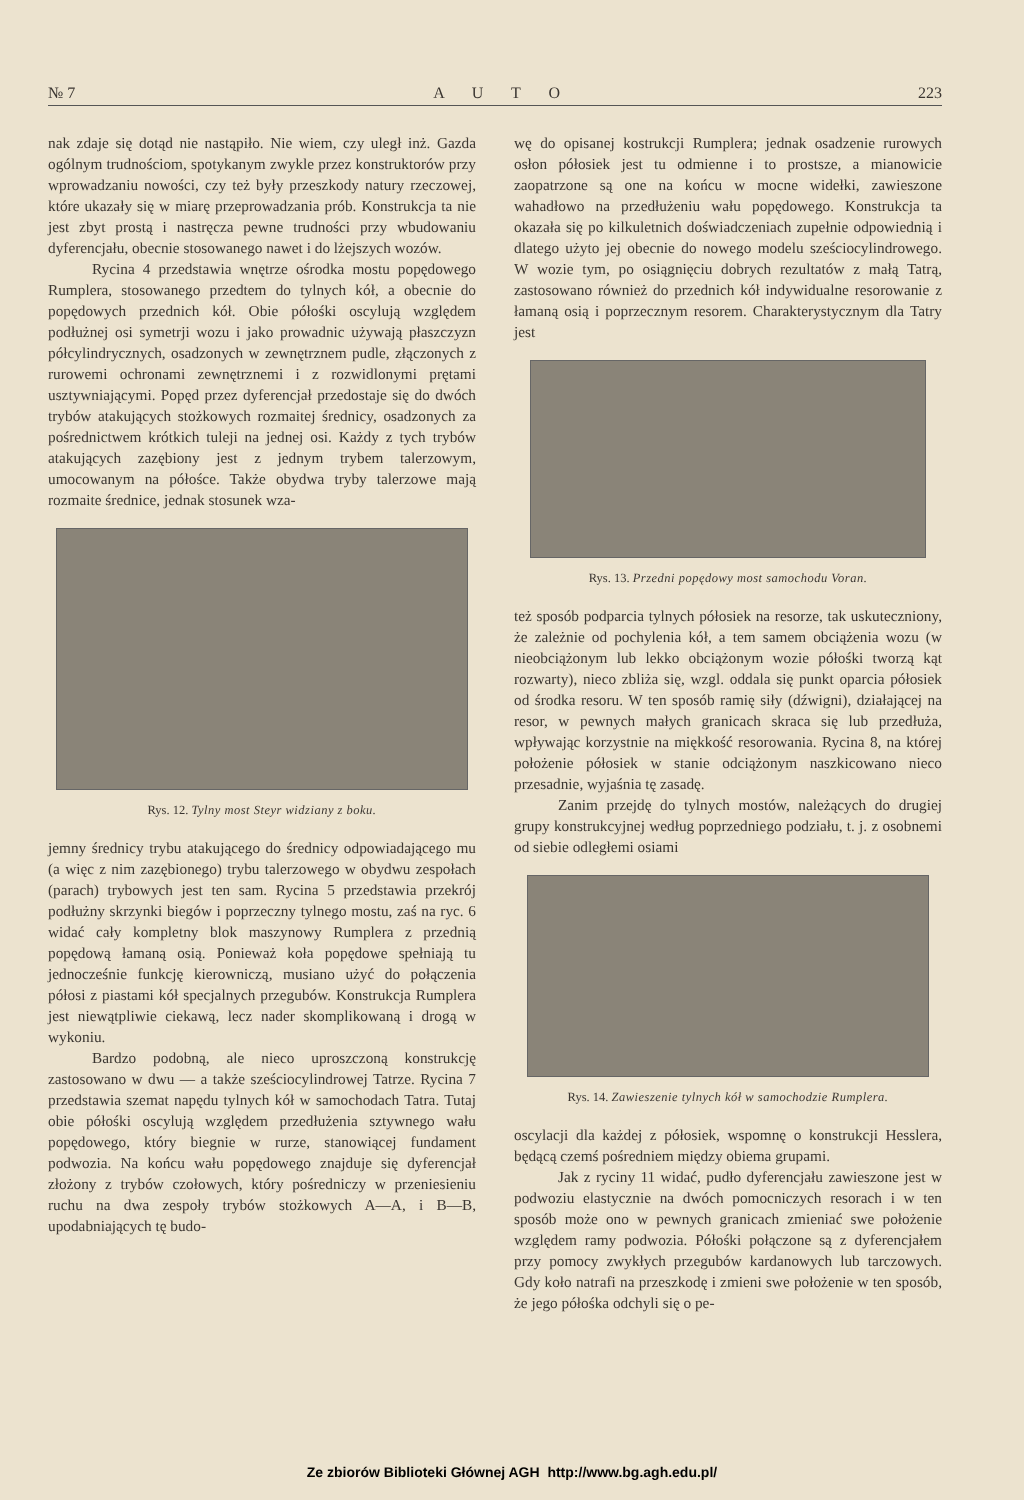№ 7 A U T O 223
nak zdaje się dotąd nie nastąpiło. Nie wiem, czy uległ inż. Gazda ogólnym trudnościom, spotykanym zwykle przez konstruktorów przy wprowadzaniu nowości, czy też były przeszkody natury rzeczowej, które ukazały się w miarę przeprowadzania prób. Konstrukcja ta nie jest zbyt prostą i nastręcza pewne trudności przy wbudowaniu dyferencjału, obecnie stosowanego nawet i do lżejszych wozów.
Rycina 4 przedstawia wnętrze ośrodka mostu popędowego Rumplera, stosowanego przedtem do tylnych kół, a obecnie do popędowych przednich kół. Obie półośki oscylują względem podłużnej osi symetrji wozu i jako prowadnic używają płaszczyzn półcylindrycznych, osadzonych w zewnętrznem pudle, złączonych z rurowemi ochronami zewnętrznemi i z rozwidlonymi prętami usztywniającymi. Popęd przez dyferencjał przedostaje się do dwóch trybów atakujących stożkowych rozmaitej średnicy, osadzonych za pośrednictwem krótkich tuleji na jednej osi. Każdy z tych trybów atakujących zazębiony jest z jednym trybem talerzowym, umocowanym na półośce. Także obydwa tryby talerzowe mają rozmaite średnice, jednak stosunek wza-
Rys. 12. Tylny most Steyr widziany z boku.
jemny średnicy trybu atakującego do średnicy odpowiadającego mu (a więc z nim zazębionego) trybu talerzowego w obydwu zespołach (parach) trybowych jest ten sam. Rycina 5 przedstawia przekrój podłużny skrzynki biegów i poprzeczny tylnego mostu, zaś na ryc. 6 widać cały kompletny blok maszynowy Rumplera z przednią popędową łamaną osią. Ponieważ koła popędowe spełniają tu jednocześnie funkcję kierowniczą, musiano użyć do połączenia półosi z piastami kół specjalnych przegubów. Konstrukcja Rumplera jest niewątpliwie ciekawą, lecz nader skomplikowaną i drogą w wykoniu.
Bardzo podobną, ale nieco uproszczoną konstrukcję zastosowano w dwu — a także sześciocylindrowej Tatrze. Rycina 7 przedstawia szemat napędu tylnych kół w samochodach Tatra. Tutaj obie półośki oscylują względem przedłużenia sztywnego wału popędowego, który biegnie w rurze, stanowiącej fundament podwozia. Na końcu wału popędowego znajduje się dyferencjał złożony z trybów czołowych, który pośredniczy w przeniesieniu ruchu na dwa zespoły trybów stożkowych A—A, i B—B, upodabniających tę budo-
wę do opisanej kostrukcji Rumplera; jednak osadzenie rurowych osłon półosiek jest tu odmienne i to prostsze, a mianowicie zaopatrzone są one na końcu w mocne widełki, zawieszone wahadłowo na przedłużeniu wału popędowego. Konstrukcja ta okazała się po kilkuletnich doświadczeniach zupełnie odpowiednią i dlatego użyto jej obecnie do nowego modelu sześciocylindrowego. W wozie tym, po osiągnięciu dobrych rezultatów z małą Tatrą, zastosowano również do przednich kół indywidualne resorowanie z łamaną osią i poprzecznym resorem. Charakterystycznym dla Tatry jest
Rys. 13. Przedni popędowy most samochodu Voran.
też sposób podparcia tylnych półosiek na resorze, tak uskuteczniony, że zależnie od pochylenia kół, a tem samem obciążenia wozu (w nieobciążonym lub lekko obciążonym wozie półośki tworzą kąt rozwarty), nieco zbliża się, wzgl. oddala się punkt oparcia półosiek od środka resoru. W ten sposób ramię siły (dźwigni), działającej na resor, w pewnych małych granicach skraca się lub przedłuża, wpływając korzystnie na miękkość resorowania. Rycina 8, na której położenie półosiek w stanie odciążonym naszkicowano nieco przesadnie, wyjaśnia tę zasadę.
Zanim przejdę do tylnych mostów, należących do drugiej grupy konstrukcyjnej według poprzedniego podziału, t. j. z osobnemi od siebie odległemi osiami
Rys. 14. Zawieszenie tylnych kół w samochodzie Rumplera.
oscylacji dla każdej z półosiek, wspomnę o konstrukcji Hesslera, będącą czemś pośredniem między obiema grupami.
Jak z ryciny 11 widać, pudło dyferencjału zawieszone jest w podwoziu elastycznie na dwóch pomocniczych resorach i w ten sposób może ono w pewnych granicach zmieniać swe położenie względem ramy podwozia. Półośki połączone są z dyferencjałem przy pomocy zwykłych przegubów kardanowych lub tarczowych. Gdy koło natrafi na przeszkodę i zmieni swe położenie w ten sposób, że jego półośka odchyli się o pe-
Ze zbiorów Biblioteki Głównej AGH http://www.bg.agh.edu.pl/